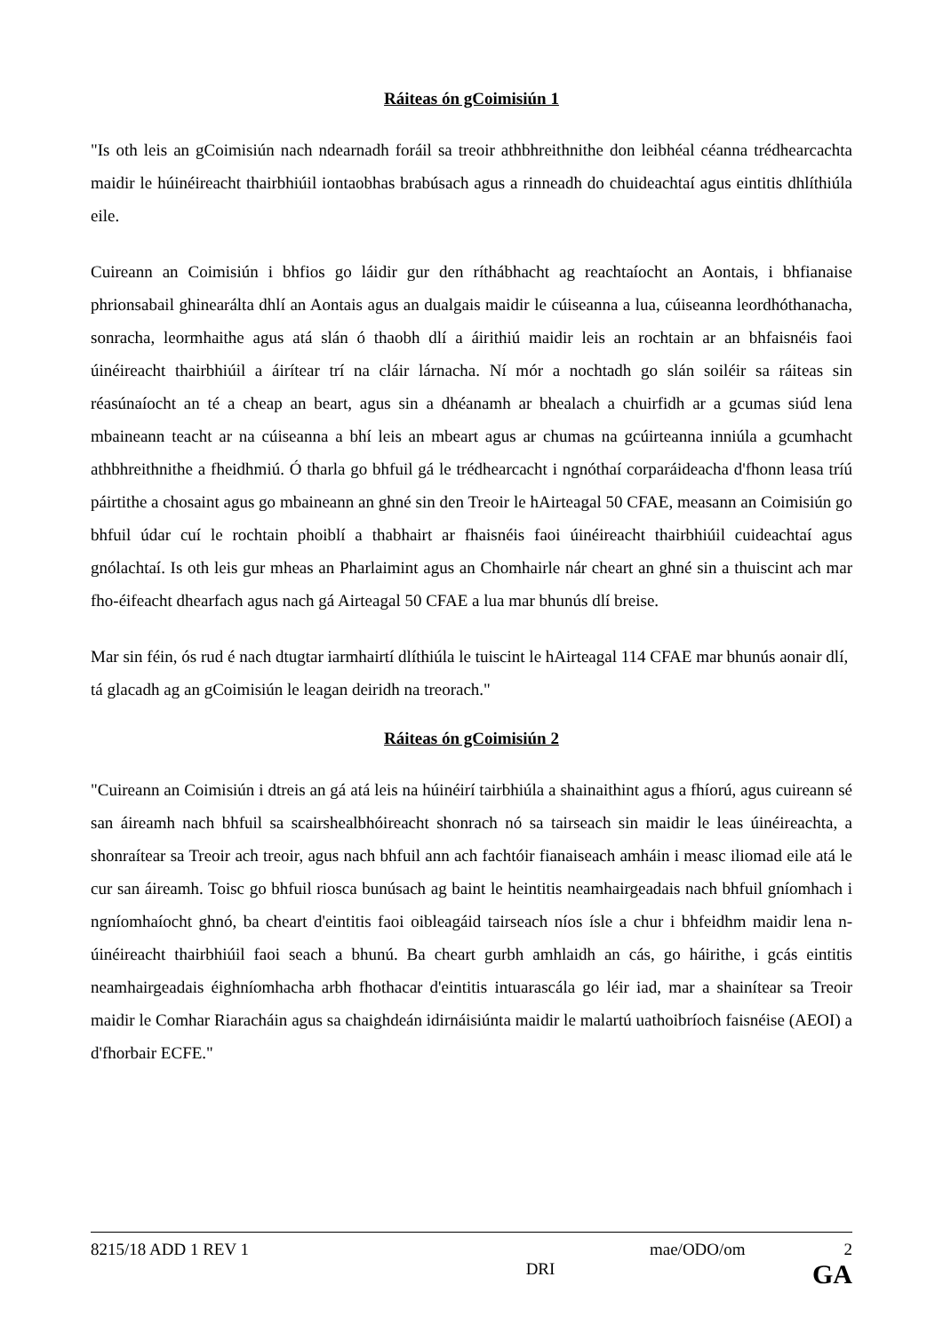Ráiteas ón gCoimisiún 1
"Is oth leis an gCoimisiún nach ndearnadh foráil sa treoir athbhreithnithe don leibhéal céanna trédhearcachta maidir le húinéireacht thairbhiúil iontaobhas brabúsach agus a rinneadh do chuideachtaí agus eintitis dhlíthiúla eile.
Cuireann an Coimisiún i bhfios go láidir gur den ríthábhacht ag reachtaíocht an Aontais, i bhfianaise phrionsabail ghinearálta dhlí an Aontais agus an dualgais maidir le cúiseanna a lua, cúiseanna leordhóthanacha, sonracha, leormhaithe agus atá slán ó thaobh dlí a áirithiú maidir leis an rochtain ar an bhfaisnéis faoi úinéireacht thairbhiúil a áirítear trí na cláir lárnacha. Ní mór a nochtadh go slán soiléir sa ráiteas sin réasúnaíocht an té a cheap an beart, agus sin a dhéanamh ar bhealach a chuirfidh ar a gcumas siúd lena mbaineann teacht ar na cúiseanna a bhí leis an mbeart agus ar chumas na gcúirteanna inniúla a gcumhacht athbhreithnithe a fheidhmiú. Ó tharla go bhfuil gá le trédhearcacht i ngnóthaí corparáideacha d'fhonn leasa tríú páirtithe a chosaint agus go mbaineann an ghné sin den Treoir le hAirteagal 50 CFAE, measann an Coimisiún go bhfuil údar cuí le rochtain phoiblí a thabhairt ar fhaisnéis faoi úinéireacht thairbhiúil cuideachtaí agus gnólachtaí. Is oth leis gur mheas an Pharlaimint agus an Chomhairle nár cheart an ghné sin a thuiscint ach mar fho-éifeacht dhearfach agus nach gá Airteagal 50 CFAE a lua mar bhunús dlí breise.
Mar sin féin, ós rud é nach dtugtar iarmhairtí dlíthiúla le tuiscint le hAirteagal 114 CFAE mar bhunús aonair dlí, tá glacadh ag an gCoimisiún le leagan deiridh na treorach."
Ráiteas ón gCoimisiún 2
"Cuireann an Coimisiún i dtreis an gá atá leis na húinéirí tairbhiúla a shainaithint agus a fhíorú, agus cuireann sé san áireamh nach bhfuil sa scairshealbhóireacht shonrach nó sa tairseach sin maidir le leas úinéireachta, a shonraítear sa Treoir ach treoir, agus nach bhfuil ann ach fachtóir fianaiseach amháin i measc iliomad eile atá le cur san áireamh. Toisc go bhfuil riosca bunúsach ag baint le heintitis neamhairgeadais nach bhfuil gníomhach i ngníomhaíocht ghnó, ba cheart d'eintitis faoi oibleagáid tairseach níos ísle a chur i bhfeidhm maidir lena n-úinéireacht thairbhiúil faoi seach a bhunú. Ba cheart gurbh amhlaidh an cás, go háirithe, i gcás eintitis neamhairgeadais éighníomhacha arbh fhothacar d'eintitis intuarascála go léir iad, mar a shainítear sa Treoir maidir le Comhar Riaracháin agus sa chaighdeán idirnáisiúnta maidir le malartú uathoibríoch faisnéise (AEOI) a d'fhorbair ECFE."
8215/18 ADD 1 REV 1 mae/ODO/om 2
DRI GA